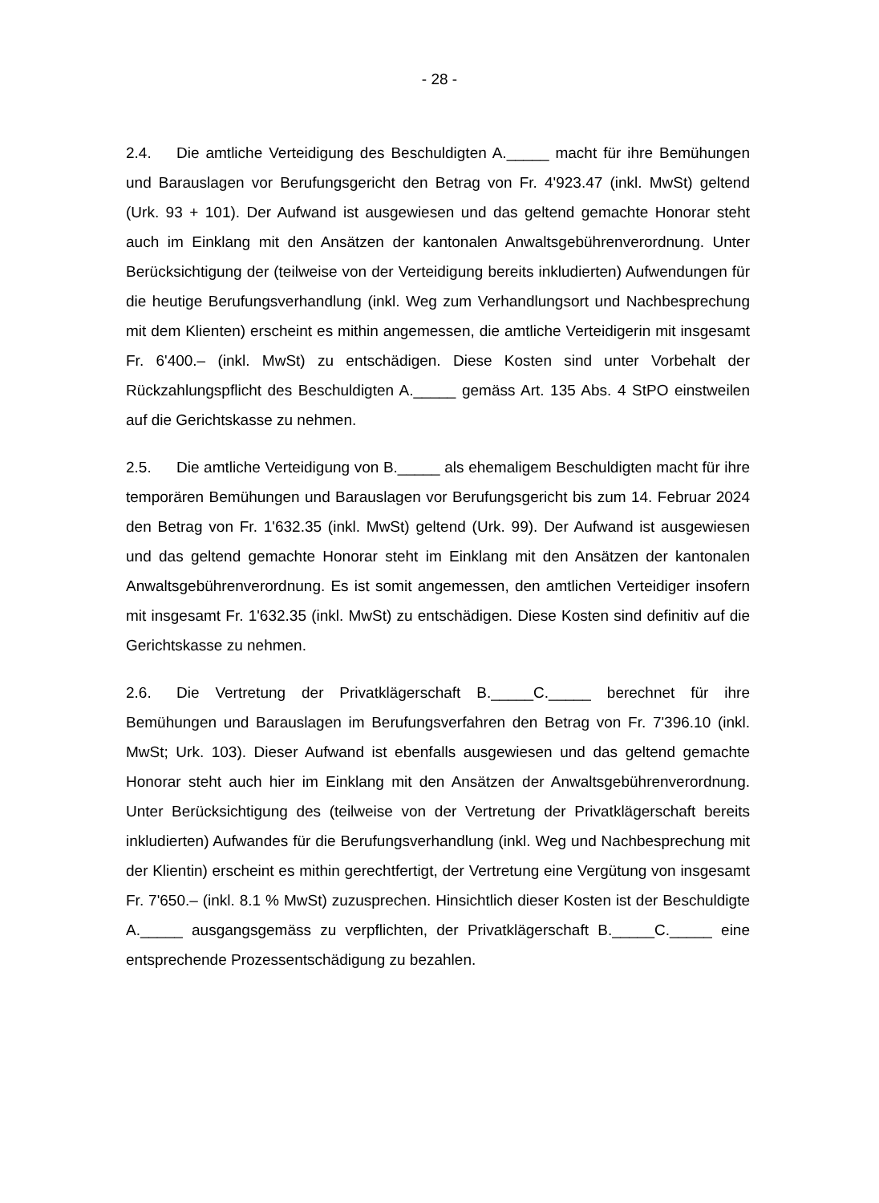- 28 -
2.4. Die amtliche Verteidigung des Beschuldigten A._____ macht für ihre Bemühungen und Barauslagen vor Berufungsgericht den Betrag von Fr. 4'923.47 (inkl. MwSt) geltend (Urk. 93 + 101). Der Aufwand ist ausgewiesen und das geltend gemachte Honorar steht auch im Einklang mit den Ansätzen der kantonalen Anwaltsgebührenverordnung. Unter Berücksichtigung der (teilweise von der Verteidigung bereits inkludierten) Aufwendungen für die heutige Berufungsverhandlung (inkl. Weg zum Verhandlungsort und Nachbesprechung mit dem Klienten) erscheint es mithin angemessen, die amtliche Verteidigerin mit insgesamt Fr. 6'400.– (inkl. MwSt) zu entschädigen. Diese Kosten sind unter Vorbehalt der Rückzahlungspflicht des Beschuldigten A._____ gemäss Art. 135 Abs. 4 StPO einstweilen auf die Gerichtskasse zu nehmen.
2.5. Die amtliche Verteidigung von B._____ als ehemaligem Beschuldigten macht für ihre temporären Bemühungen und Barauslagen vor Berufungsgericht bis zum 14. Februar 2024 den Betrag von Fr. 1'632.35 (inkl. MwSt) geltend (Urk. 99). Der Aufwand ist ausgewiesen und das geltend gemachte Honorar steht im Einklang mit den Ansätzen der kantonalen Anwaltsgebührenverordnung. Es ist somit angemessen, den amtlichen Verteidiger insofern mit insgesamt Fr. 1'632.35 (inkl. MwSt) zu entschädigen. Diese Kosten sind definitiv auf die Gerichtskasse zu nehmen.
2.6. Die Vertretung der Privatklägerschaft B._____C._____ berechnet für ihre Bemühungen und Barauslagen im Berufungsverfahren den Betrag von Fr. 7'396.10 (inkl. MwSt; Urk. 103). Dieser Aufwand ist ebenfalls ausgewiesen und das geltend gemachte Honorar steht auch hier im Einklang mit den Ansätzen der Anwaltsgebührenverordnung. Unter Berücksichtigung des (teilweise von der Vertretung der Privatklägerschaft bereits inkludierten) Aufwandes für die Berufungsverhandlung (inkl. Weg und Nachbesprechung mit der Klientin) erscheint es mithin gerechtfertigt, der Vertretung eine Vergütung von insgesamt Fr. 7'650.– (inkl. 8.1 % MwSt) zuzusprechen. Hinsichtlich dieser Kosten ist der Beschuldigte A._____ ausgangsgemäss zu verpflichten, der Privatklägerschaft B._____C._____ eine entsprechende Prozessentschädigung zu bezahlen.